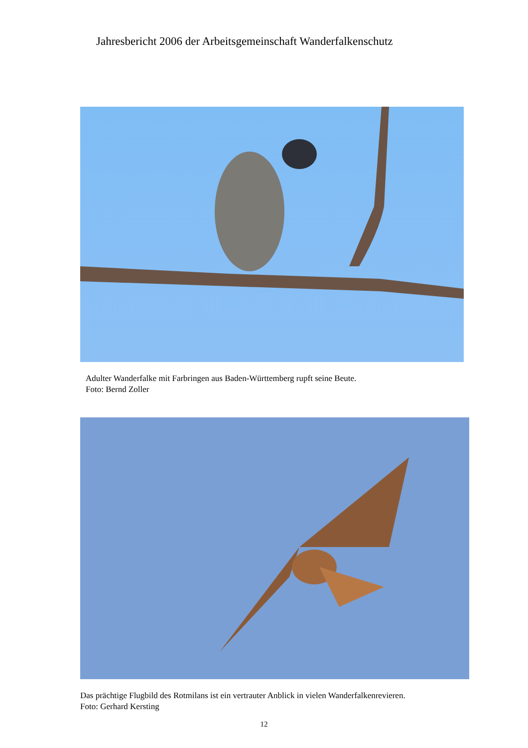Jahresbericht 2006 der Arbeitsgemeinschaft Wanderfalkenschutz
Adulter Wanderfalke mit Farbringen aus Baden-Württemberg rupft seine Beute.
Foto: Bernd Zoller
Das prächtige Flugbild des Rotmilans ist ein vertrauter Anblick in vielen Wanderfalkenrevieren.
Foto: Gerhard Kersting
12